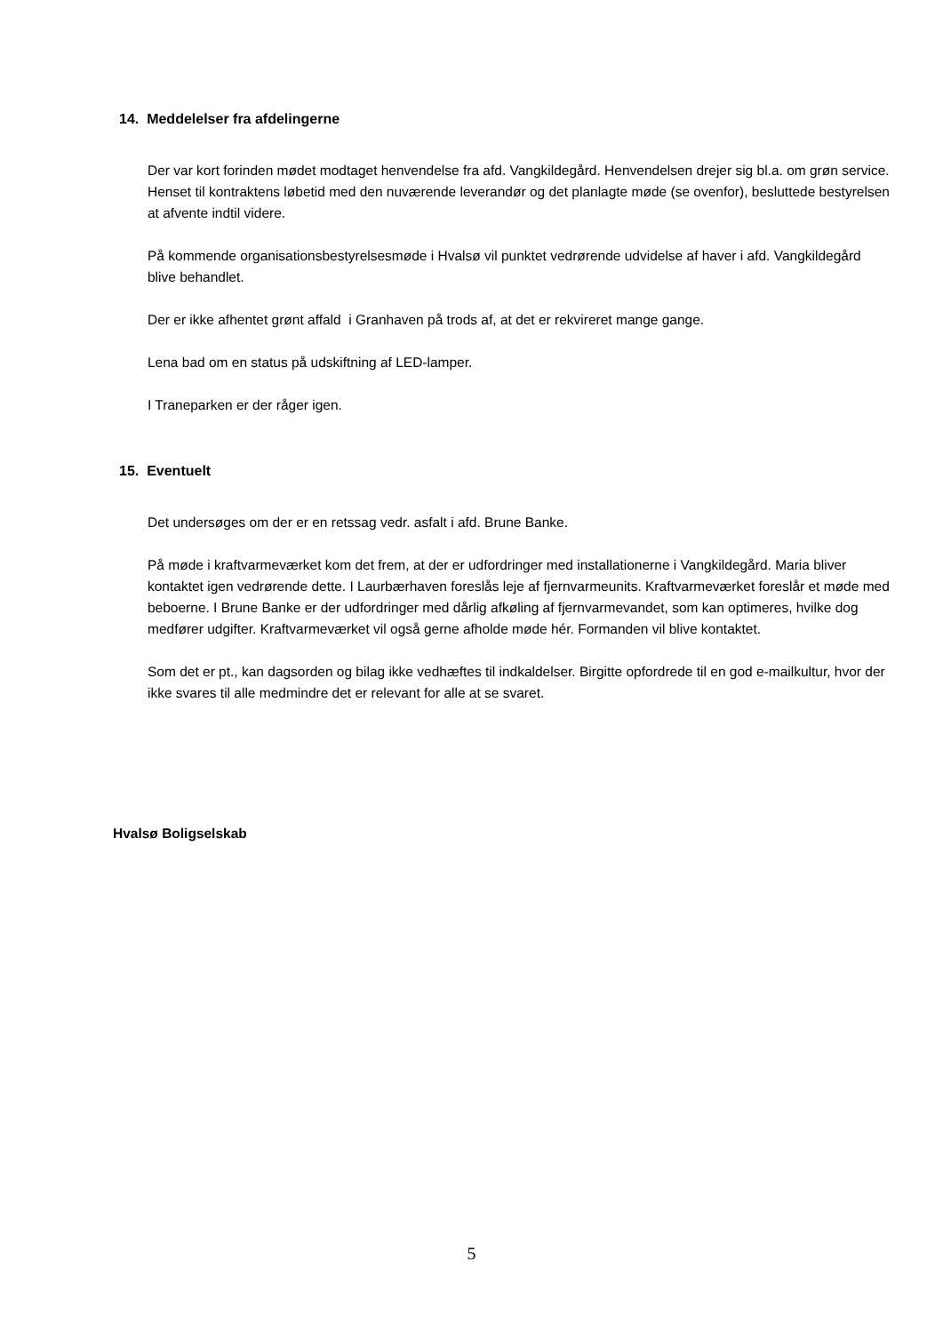14. Meddelelser fra afdelingerne
Der var kort forinden mødet modtaget henvendelse fra afd. Vangkildegård. Henvendelsen drejer sig bl.a. om grøn service. Henset til kontraktens løbetid med den nuværende leverandør og det planlagte møde (se ovenfor), besluttede bestyrelsen at afvente indtil videre.
På kommende organisationsbestyrelsesmøde i Hvalsø vil punktet vedrørende udvidelse af haver i afd. Vangkildegård blive behandlet.
Der er ikke afhentet grønt affald i Granhaven på trods af, at det er rekvireret mange gange.
Lena bad om en status på udskiftning af LED-lamper.
I Traneparken er der råger igen.
15. Eventuelt
Det undersøges om der er en retssag vedr. asfalt i afd. Brune Banke.
På møde i kraftvarmeværket kom det frem, at der er udfordringer med installationerne i Vangkildegård. Maria bliver kontaktet igen vedrørende dette. I Laurbærhaven foreslås leje af fjernvarmeunits. Kraftvarmeværket foreslår et møde med beboerne. I Brune Banke er der udfordringer med dårlig afkøling af fjernvarmevandet, som kan optimeres, hvilke dog medfører udgifter. Kraftvarmeværket vil også gerne afholde møde hér. Formanden vil blive kontaktet.
Som det er pt., kan dagsorden og bilag ikke vedhæftes til indkaldelser. Birgitte opfordrede til en god e-mailkultur, hvor der ikke svares til alle medmindre det er relevant for alle at se svaret.
Hvalsø Boligselskab
5